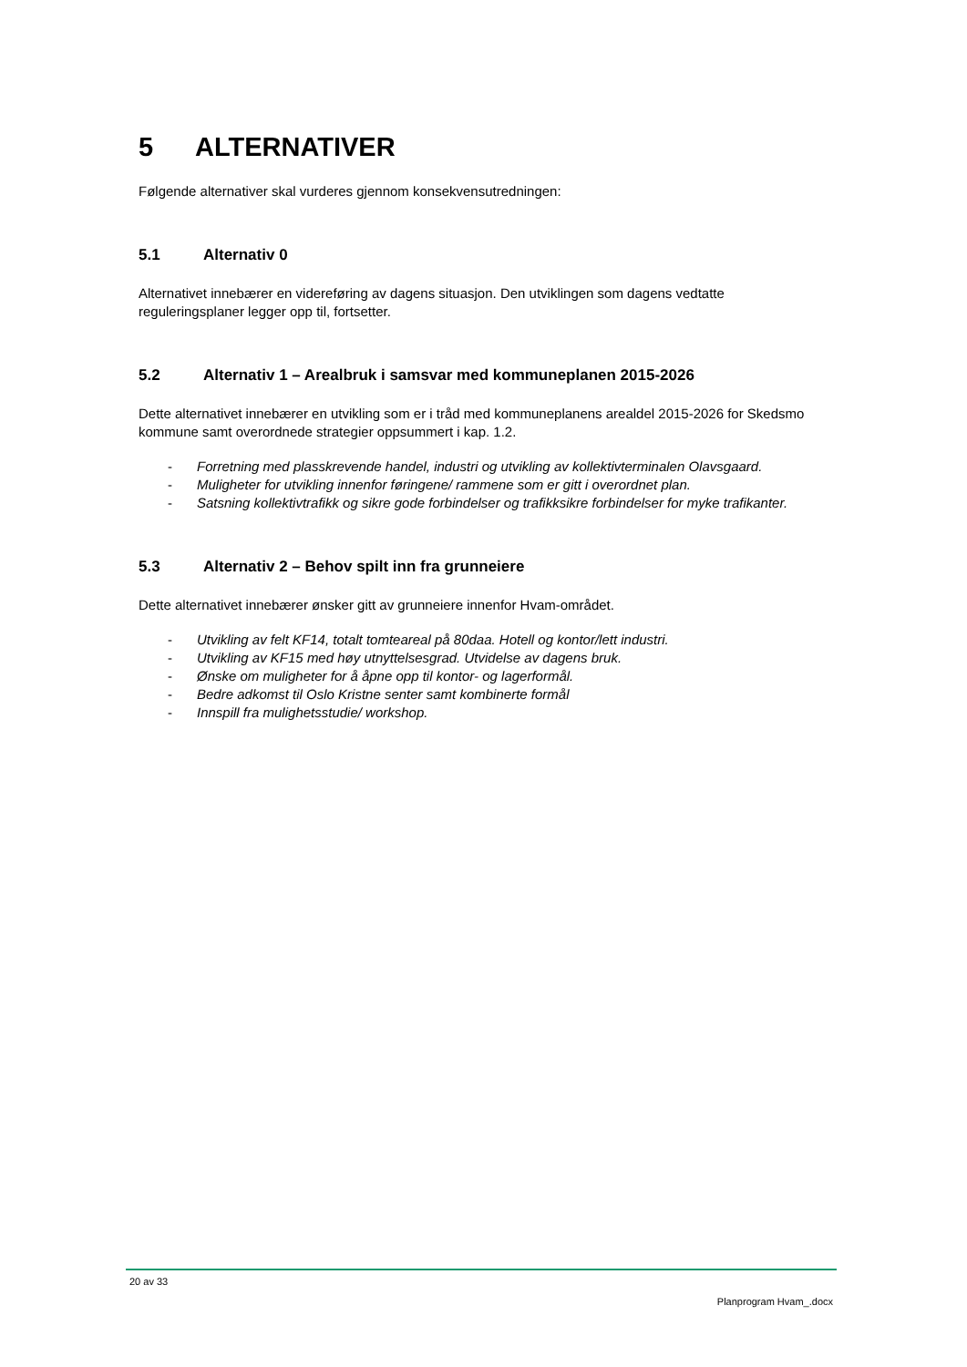5 ALTERNATIVER
Følgende alternativer skal vurderes gjennom konsekvensutredningen:
5.1 Alternativ 0
Alternativet innebærer en videreføring av dagens situasjon. Den utviklingen som dagens vedtatte reguleringsplaner legger opp til, fortsetter.
5.2 Alternativ 1 – Arealbruk i samsvar med kommuneplanen 2015-2026
Dette alternativet innebærer en utvikling som er i tråd med kommuneplanens arealdel 2015-2026 for Skedsmo kommune samt overordnede strategier oppsummert i kap. 1.2.
- Forretning med plasskrevende handel, industri og utvikling av kollektivterminalen Olavsgaard.
- Muligheter for utvikling innenfor føringene/ rammene som er gitt i overordnet plan.
- Satsning kollektivtrafikk og sikre gode forbindelser og trafikksikre forbindelser for myke trafikanter.
5.3 Alternativ 2 – Behov spilt inn fra grunneiere
Dette alternativet innebærer ønsker gitt av grunneiere innenfor Hvam-området.
- Utvikling av felt KF14, totalt tomteareal på 80daa. Hotell og kontor/lett industri.
- Utvikling av KF15 med høy utnyttelsesgrad. Utvidelse av dagens bruk.
- Ønske om muligheter for å åpne opp til kontor- og lagerformål.
- Bedre adkomst til Oslo Kristne senter samt kombinerte formål
- Innspill fra mulighetsstudie/ workshop.
20 av 33
Planprogram Hvam_.docx